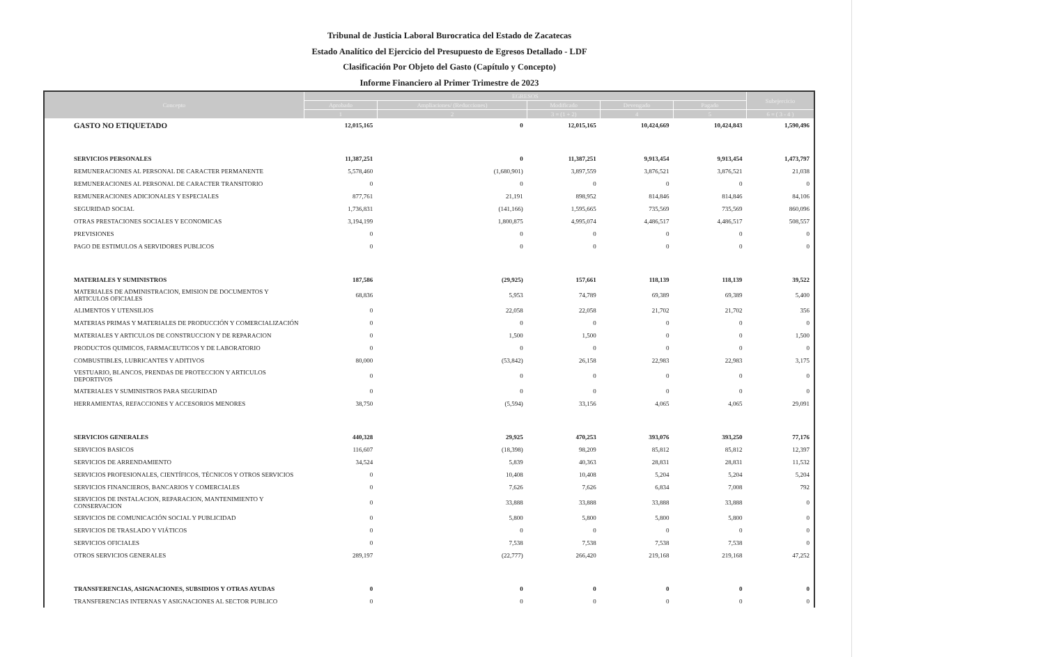Tribunal de Justicia Laboral Burocratica del Estado de Zacatecas
Estado Analítico del Ejercicio del Presupuesto de Egresos Detallado - LDF
Clasificación Por Objeto del Gasto (Capítulo y Concepto)
Informe Financiero al Primer Trimestre de 2023
| Concepto | EGRESOS | | | | | Subejercicio |
| --- | --- | --- | --- | --- | --- | --- |
| | Aprobado | Ampliaciones/ (Reducciones) | Modificado | Devengado | Pagado | |
| | 1 | 2 | 3 = (1 + 2) | 4 | 5 | 6 = ( 3 - 4 ) |
| GASTO NO ETIQUETADO | 12,015,165 | 0 | 12,015,165 | 10,424,669 | 10,424,843 | 1,590,496 |
| SERVICIOS PERSONALES | 11,387,251 | 0 | 11,387,251 | 9,913,454 | 9,913,454 | 1,473,797 |
| REMUNERACIONES AL PERSONAL DE CARACTER PERMANENTE | 5,578,460 | (1,680,901) | 3,897,559 | 3,876,521 | 3,876,521 | 21,038 |
| REMUNERACIONES AL PERSONAL DE CARACTER TRANSITORIO | 0 | 0 | 0 | 0 | 0 | 0 |
| REMUNERACIONES ADICIONALES Y ESPECIALES | 877,761 | 21,191 | 898,952 | 814,846 | 814,846 | 84,106 |
| SEGURIDAD SOCIAL | 1,736,831 | (141,166) | 1,595,665 | 735,569 | 735,569 | 860,096 |
| OTRAS PRESTACIONES SOCIALES Y ECONOMICAS | 3,194,199 | 1,800,875 | 4,995,074 | 4,486,517 | 4,486,517 | 508,557 |
| PREVISIONES | 0 | 0 | 0 | 0 | 0 | 0 |
| PAGO DE ESTIMULOS A SERVIDORES PUBLICOS | 0 | 0 | 0 | 0 | 0 | 0 |
| MATERIALES Y SUMINISTROS | 187,586 | (29,925) | 157,661 | 118,139 | 118,139 | 39,522 |
| MATERIALES DE ADMINISTRACION, EMISION DE DOCUMENTOS Y ARTICULOS OFICIALES | 68,836 | 5,953 | 74,789 | 69,389 | 69,389 | 5,400 |
| ALIMENTOS Y UTENSILIOS | 0 | 22,058 | 22,058 | 21,702 | 21,702 | 356 |
| MATERIAS PRIMAS Y MATERIALES DE PRODUCCIÓN Y COMERCIALIZACIÓN | 0 | 0 | 0 | 0 | 0 | 0 |
| MATERIALES Y ARTICULOS DE CONSTRUCCION Y DE REPARACION | 0 | 1,500 | 1,500 | 0 | 0 | 1,500 |
| PRODUCTOS QUIMICOS, FARMACEUTICOS Y DE LABORATORIO | 0 | 0 | 0 | 0 | 0 | 0 |
| COMBUSTIBLES, LUBRICANTES Y ADITIVOS | 80,000 | (53,842) | 26,158 | 22,983 | 22,983 | 3,175 |
| VESTUARIO, BLANCOS, PRENDAS DE PROTECCION Y ARTICULOS DEPORTIVOS | 0 | 0 | 0 | 0 | 0 | 0 |
| MATERIALES Y SUMINISTROS PARA SEGURIDAD | 0 | 0 | 0 | 0 | 0 | 0 |
| HERRAMIENTAS, REFACCIONES Y ACCESORIOS MENORES | 38,750 | (5,594) | 33,156 | 4,065 | 4,065 | 29,091 |
| SERVICIOS GENERALES | 440,328 | 29,925 | 470,253 | 393,076 | 393,250 | 77,176 |
| SERVICIOS BASICOS | 116,607 | (18,398) | 98,209 | 85,812 | 85,812 | 12,397 |
| SERVICIOS DE ARRENDAMIENTO | 34,524 | 5,839 | 40,363 | 28,831 | 28,831 | 11,532 |
| SERVICIOS PROFESIONALES, CIENTÍFICOS, TÉCNICOS Y OTROS SERVICIOS | 0 | 10,408 | 10,408 | 5,204 | 5,204 | 5,204 |
| SERVICIOS FINANCIEROS, BANCARIOS Y COMERCIALES | 0 | 7,626 | 7,626 | 6,834 | 7,008 | 792 |
| SERVICIOS DE INSTALACION, REPARACION, MANTENIMIENTO Y CONSERVACION | 0 | 33,888 | 33,888 | 33,888 | 33,888 | 0 |
| SERVICIOS DE COMUNICACIÓN SOCIAL Y PUBLICIDAD | 0 | 5,800 | 5,800 | 5,800 | 5,800 | 0 |
| SERVICIOS DE TRASLADO Y VIÁTICOS | 0 | 0 | 0 | 0 | 0 | 0 |
| SERVICIOS OFICIALES | 0 | 7,538 | 7,538 | 7,538 | 7,538 | 0 |
| OTROS SERVICIOS GENERALES | 289,197 | (22,777) | 266,420 | 219,168 | 219,168 | 47,252 |
| TRANSFERENCIAS, ASIGNACIONES, SUBSIDIOS Y OTRAS AYUDAS | 0 | 0 | 0 | 0 | 0 | 0 |
| TRANSFERENCIAS INTERNAS Y ASIGNACIONES AL SECTOR PUBLICO | 0 | 0 | 0 | 0 | 0 | 0 |